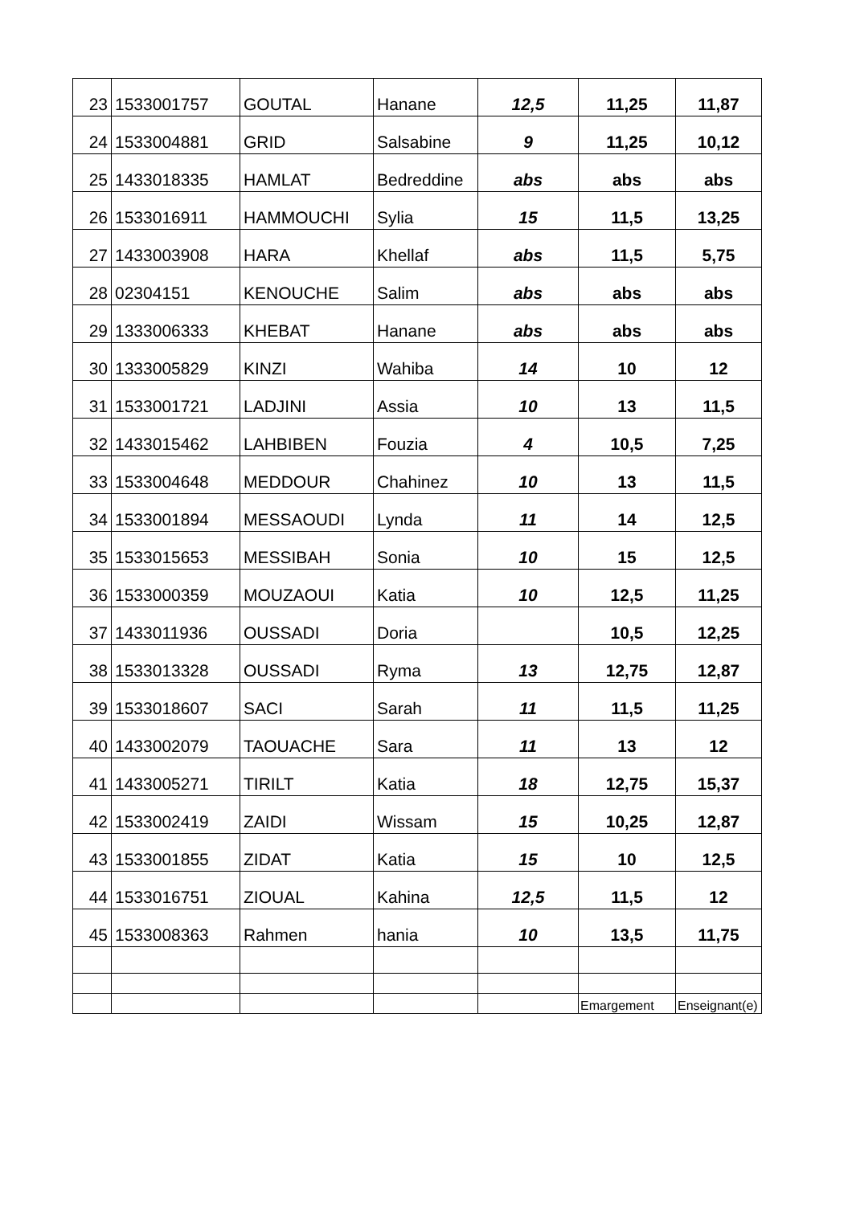| 23 | 1533001757 | GOUTAL | Hanane | 12,5 | 11,25 | 11,87 |
| 24 | 1533004881 | GRID | Salsabine | 9 | 11,25 | 10,12 |
| 25 | 1433018335 | HAMLAT | Bedreddine | abs | abs | abs |
| 26 | 1533016911 | HAMMOUCHI | Sylia | 15 | 11,5 | 13,25 |
| 27 | 1433003908 | HARA | Khellaf | abs | 11,5 | 5,75 |
| 28 | 02304151 | KENOUCHE | Salim | abs | abs | abs |
| 29 | 1333006333 | KHEBAT | Hanane | abs | abs | abs |
| 30 | 1333005829 | KINZI | Wahiba | 14 | 10 | 12 |
| 31 | 1533001721 | LADJINI | Assia | 10 | 13 | 11,5 |
| 32 | 1433015462 | LAHBIBEN | Fouzia | 4 | 10,5 | 7,25 |
| 33 | 1533004648 | MEDDOUR | Chahinez | 10 | 13 | 11,5 |
| 34 | 1533001894 | MESSAOUDI | Lynda | 11 | 14 | 12,5 |
| 35 | 1533015653 | MESSIBAH | Sonia | 10 | 15 | 12,5 |
| 36 | 1533000359 | MOUZAOUI | Katia | 10 | 12,5 | 11,25 |
| 37 | 1433011936 | OUSSADI | Doria | | 10,5 | 12,25 |
| 38 | 1533013328 | OUSSADI | Ryma | 13 | 12,75 | 12,87 |
| 39 | 1533018607 | SACI | Sarah | 11 | 11,5 | 11,25 |
| 40 | 1433002079 | TAOUACHE | Sara | 11 | 13 | 12 |
| 41 | 1433005271 | TIRILT | Katia | 18 | 12,75 | 15,37 |
| 42 | 1533002419 | ZAIDI | Wissam | 15 | 10,25 | 12,87 |
| 43 | 1533001855 | ZIDAT | Katia | 15 | 10 | 12,5 |
| 44 | 1533016751 | ZIOUAL | Kahina | 12,5 | 11,5 | 12 |
| 45 | 1533008363 | Rahmen | hania | 10 | 13,5 | 11,75 |
| | | | | | Emargement | Enseignant(e) |